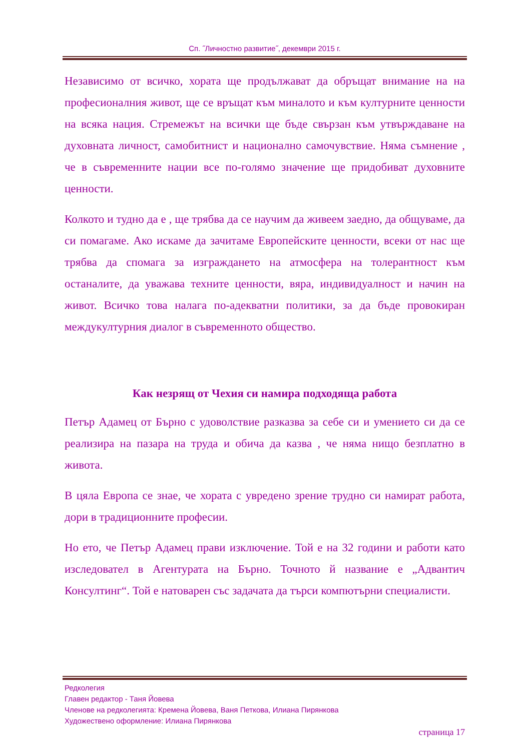Сп. ˝Личностно развитие˝, декември 2015 г.
Независимо от всичко, хората ще продължават да обръщат внимание на на професионалния живот, ще се връщат към миналото и към културните ценности на всяка нация. Стремежът на всички ще бъде свързан към утвърждаване на духовната личност, самобитнист и национално самочувствие. Няма съмнение , че в съвременните нации все по-голямо значение ще придобиват духовните ценности.
Колкото и тудно да е , ще трябва да се научим да живеем заедно, да общуваме, да си помагаме. Ако искаме да зачитаме Европейските ценности, всеки от нас ще трябва да спомага за изграждането на атмосфера на толерантност към останалите, да уважава техните ценности, вяра, индивидуалност и начин на живот. Всичко това налага по-адекватни политики, за да бъде провокиран междукултурния диалог в съвременното общество.
Как незрящ от Чехия си намира подходяща работа
Петър Адамец от Бърно с удоволствие разказва за себе си и умението си да се реализира на пазара на труда и обича да казва , че няма нищо безплатно в живота.
В цяла Европа се знае, че хората с увредено зрение трудно си намират работа, дори в традиционните професии.
Но ето, че Петър Адамец прави изключение. Той е на 32 години и работи като изследовател в Агентурата на Бърно. Точното й название е „Адвантич Консултинг“. Той е натоварен със задачата да търси компютърни специалисти.
Редколегия
Главен редактор - Таня Йовева
Членове на редколегията: Кремена Йовева, Ваня Петкова, Илиана Пирянкова
Художествено оформление: Илиана Пирянкова
страница 17